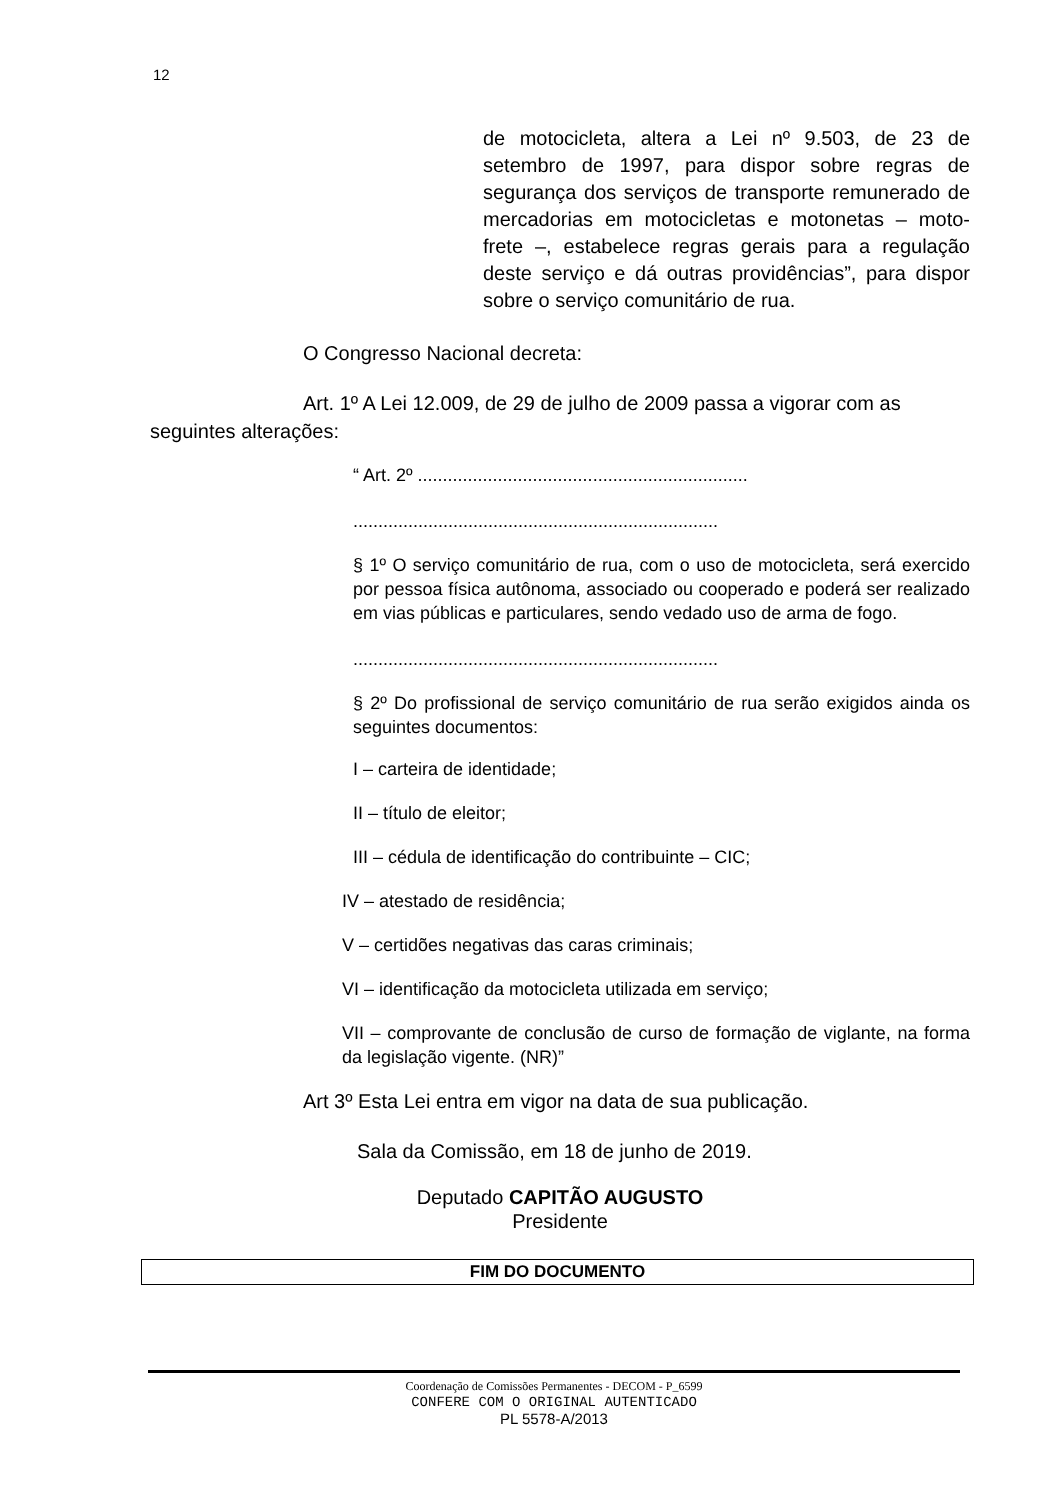12
de motocicleta, altera a Lei nº 9.503, de 23 de setembro de 1997, para dispor sobre regras de segurança dos serviços de transporte remunerado de mercadorias em motocicletas e motonetas – moto-frete –, estabelece regras gerais para a regulação deste serviço e dá outras providências”, para dispor sobre o serviço comunitário de rua.
O Congresso Nacional decreta:
Art. 1º A Lei 12.009, de 29 de julho de 2009 passa a vigorar com as seguintes alterações:
“ Art. 2º ..................................................................
.........................................................................
§ 1º O serviço comunitário de rua, com o uso de motocicleta, será exercido por pessoa física autônoma, associado ou cooperado e poderá ser realizado em vias públicas e particulares, sendo vedado uso de arma de fogo.
.........................................................................
§ 2º Do profissional de serviço comunitário de rua serão exigidos ainda os seguintes documentos:
I – carteira de identidade;
II – título de eleitor;
III – cédula de identificação do contribuinte – CIC;
IV – atestado de residência;
V – certidões negativas das caras criminais;
VI – identificação da motocicleta utilizada em serviço;
VII – comprovante de conclusão de curso de formação de viglante, na forma da legislação vigente. (NR)”
Art 3º Esta Lei entra em vigor na data de sua publicação.
Sala da Comissão, em 18 de junho de 2019.
Deputado CAPITÃO AUGUSTO
Presidente
FIM DO DOCUMENTO
Coordenação de Comissões Permanentes - DECOM - P_6599
CONFERE COM O ORIGINAL AUTENTICADO
PL 5578-A/2013